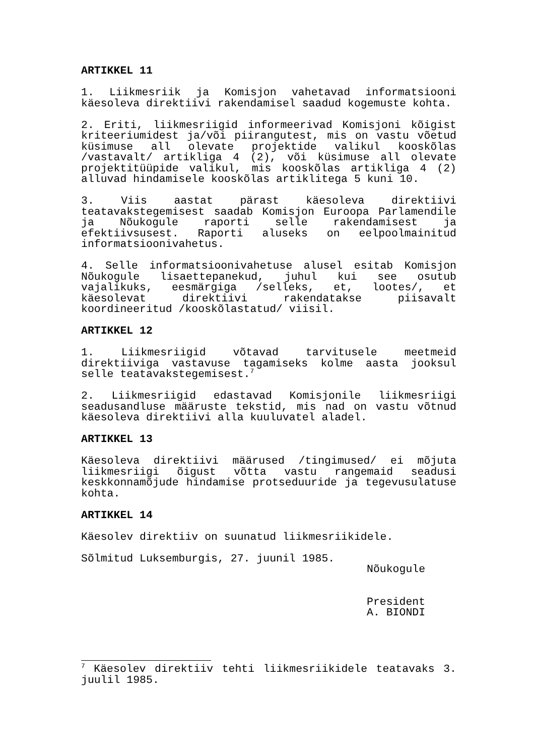ARTIKKEL 11
1. Liikmesriik ja Komisjon vahetavad informatsiooni käesoleva direktiivi rakendamisel saadud kogemuste kohta.
2. Eriti, liikmesriigid informeerivad Komisjoni kõigist kriteeriumidest ja/või piirangutest, mis on vastu võetud küsimuse all olevate projektide valikul kooskõlas /vastavalt/ artikliga 4 (2), või küsimuse all olevate projektitüüpide valikul, mis kooskõlas artikliga 4 (2) alluvad hindamisele kooskõlas artiklitega 5 kuni 10.
3. Viis aastat pärast käesoleva direktiivi teatavakstegemisest saadab Komisjon Euroopa Parlamendile ja Nõukogule raporti selle rakendamisest ja efektiivsusest. Raporti aluseks on eelpoolmainitud informatsioonivahetus.
4. Selle informatsioonivahetuse alusel esitab Komisjon Nõukogule lisaettepanekud, juhul kui see osutub vajalikuks, eesmärgiga /selleks, et, lootes/, et käesolevat direktiivi rakendatakse piisavalt koordineeritud /kooskõlastatud/ viisil.
ARTIKKEL 12
1. Liikmesriigid võtavad tarvitusele meetmeid direktiiviga vastavuse tagamiseks kolme aasta jooksul selle teatavakstegemisest.<sup>7</sup>
2. Liikmesriigid edastavad Komisjonile liikmesriigi seadusandluse määruste tekstid, mis nad on vastu võtnud käesoleva direktiivi alla kuuluvatel aladel.
ARTIKKEL 13
Käesoleva direktiivi määrused /tingimused/ ei mõjuta liikmesriigi õigust võtta vastu rangemaid seadusi keskkonnamõjude hindamise protseduuride ja tegevusulatuse kohta.
ARTIKKEL 14
Käesolev direktiiv on suunatud liikmesriikidele.
Sõlmitud Luksemburgis, 27. juunil 1985.
Nõukogule
President
A. BIONDI
<sup>7</sup> Käesolev direktiiv tehti liikmesriikidele teatavaks 3. juulil 1985.